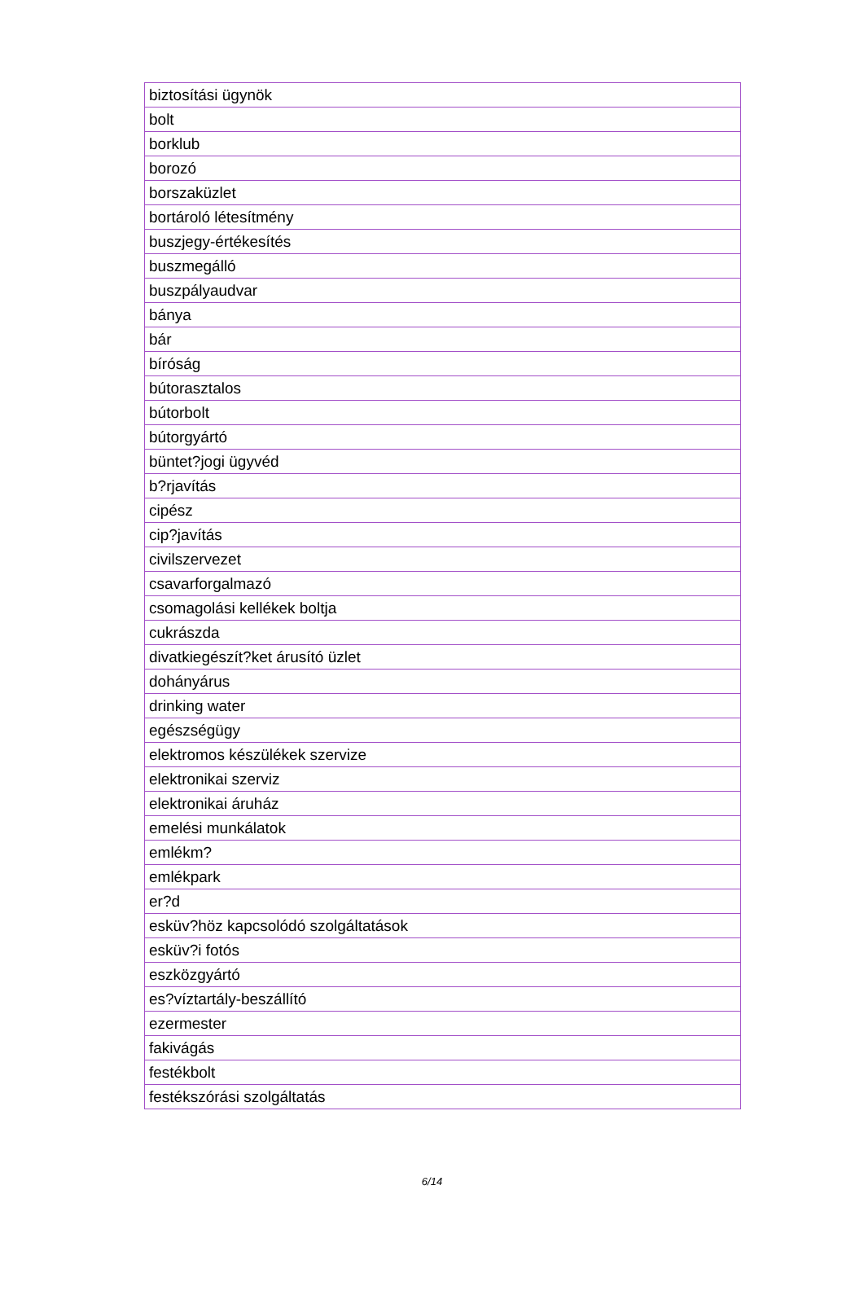| biztosítási ügynök |
| bolt |
| borklub |
| borozó |
| borszaküzlet |
| bortároló létesítmény |
| buszjegy-értékesítés |
| buszmegálló |
| buszpályaudvar |
| bánya |
| bár |
| bíróság |
| bútorasztalos |
| bútorbolt |
| bútorgyártó |
| büntet?jogi ügyvéd |
| b?rjavítás |
| cipész |
| cip?javítás |
| civilszervezet |
| csavarforgalmazó |
| csomagolási kellékek boltja |
| cukrászda |
| divatkiegészít?ket árusító üzlet |
| dohányárus |
| drinking water |
| egészségügy |
| elektromos készülékek szervize |
| elektronikai szerviz |
| elektronikai áruház |
| emelési munkálatok |
| emlékm? |
| emlékpark |
| er?d |
| esküv?höz kapcsolódó szolgáltatások |
| esküv?i fotós |
| eszközgyártó |
| es?víztartály-beszállító |
| ezermester |
| fakivágás |
| festékbolt |
| festékszórási szolgáltatás |
6/14